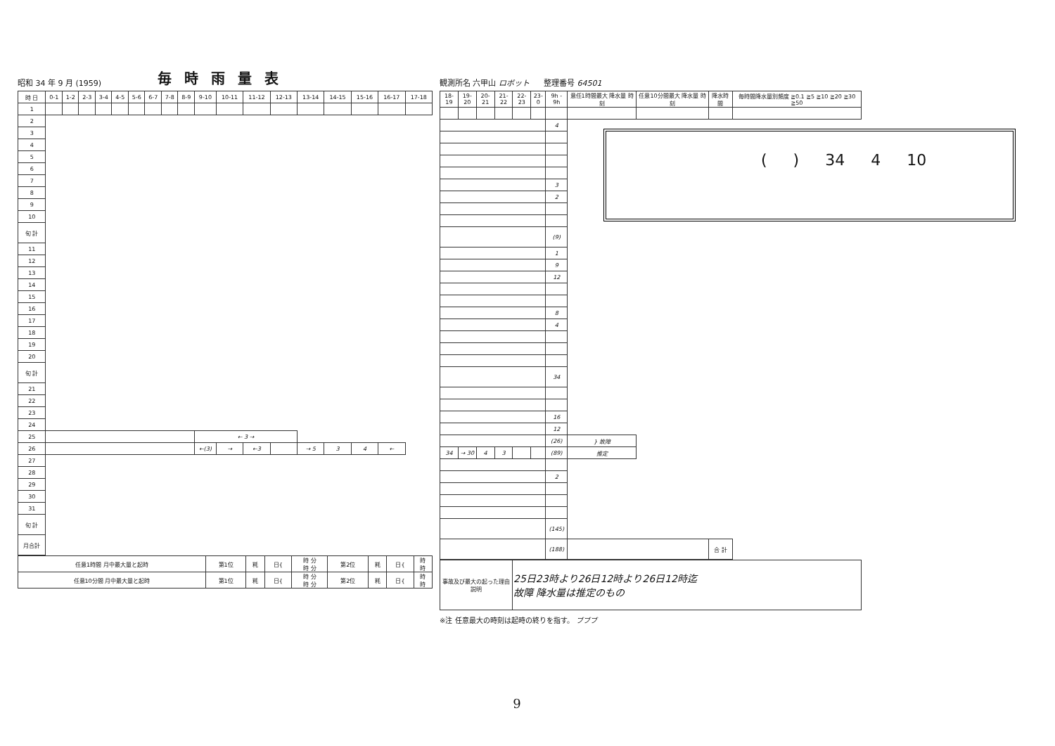昭和 34 年 9 月 (1959) 毎時雨量表
| 時 日 | 0-1 | 1-2 | 2-3 | 3-4 | 4-5 | 5-6 | 6-7 | 7-8 | 8-9 | 9-10 | 10-11 | 11-12 | 12-13 | 13-14 | 14-15 | 15-16 | 16-17 | 17-18 |
| --- | --- | --- | --- | --- | --- | --- | --- | --- | --- | --- | --- | --- | --- | --- | --- | --- | --- | --- |
| 1 | | | | | | | | | | | | | | | | | | |
| 2 | | | | | | | | | | | | | | | | | | |
| 3 | | | | | | | | | | | | | | | | | | |
| 4 | | | | | | | | | | | | | | | | | | |
| 5 | | | | | | | | | | | | | | | | | | |
| 6 | | | | | | | | | | | | | | | | | | |
| 7 | | | | | | | | | | | | | | | | | | |
| 8 | | | | | | | | | | | | | | | | | | |
| 9 | | | | | | | | | | | | | | | | | | |
| 10 | | | | | | | | | | | | | | | | | | |
| 旬 計 | | | | | | | | | | | | | | | | | | |
| 11 | | | | | | | | | | | | | | | | | | |
| 12 | | | | | | | | | | | | | | | | | | |
| 13 | | | | | | | | | | | | | | | | | | |
| 14 | | | | | | | | | | | | | | | | | | |
| 15 | | | | | | | | | | | | | | | | | | |
| 16 | | | | | | | | | | | | | | | | | | |
| 17 | | | | | | | | | | | | | | | | | | |
| 18 | | | | | | | | | | | | | | | | | | |
| 19 | | | | | | | | | | | | | | | | | | |
| 20 | | | | | | | | | | | | | | | | | | |
| 旬 計 | | | | | | | | | | | | | | | | | | |
| 21 | | | | | | | | | | | | | | | | | | |
| 22 | | | | | | | | | | | | | | | | | | |
| 23 | | | | | | | | | | | | | | | | | | |
| 24 | | | | | | | | | | | | | | | | | | |
| 25 | | | | | | | | | | ← 3 → | | | | | | | | |
| 26 | | | | | | | | | | ←(3) | → | ←3 | | → 5 | 3 | 4 | ← | |
| 27 | | | | | | | | | | | | | | | | | | |
| 28 | | | | | | | | | | | | | | | | | | |
| 29 | | | | | | | | | | | | | | | | | | |
| 30 | | | | | | | | | | | | | | | | | | |
| 31 | | | | | | | | | | | | | | | | | | |
| 旬 計 | | | | | | | | | | | | | | | | | | |
| 月合計 | | | | | | | | | | | | | | | | | | |
| 任意1時間 月中最大量と起時 | 第1位 | 粍 | 日{ | 時 分 時 分 | 第2位 | 粍 | 日{ | 時 時 |
| 任意10分間 月中最大量と起時 | 第1位 | 粍 | 日{ | 時 分 時 分 | 第2位 | 粍 | 日{ | 時 時 |
観測所名 六甲山 ロボット 整理番号 64501
| 18-19 | 19-20 | 20-21 | 21-22 | 22-23 | 23-0 | 9h - 9h | 意任1時間最大 降水量 時刻 | 任意10分間最大 降水量 時刻 | 降水時間 | 毎時間降水量別頻度 ≧0.1 ≧5 ≧10 ≧20 ≧30 ≧50 |
| --- | --- | --- | --- | --- | --- | --- | --- | --- | --- | --- |
| | | | | | | 4 | | | | |
| | | | | | | 3 | | | | |
| | | | | | | 2 | | | | |
| | | | | | | (9) | | | | |
| | | | | | | 1 | | | | |
| | | | | | | 9 | | | | |
| | | | | | | 12 | | | | |
| | | | | | | 8 | | | | |
| | | | | | | 4 | | | | |
| | | | | | | 34 | | | | |
| | | | | | | 16 | | | | |
| | | | | | | 12 | | | | |
| | | | | | | (26) | } 故障 | | | |
| 34 | → 30 | 4 | 3 | | | (89) | 推定 | | | |
| | | | | | | 2 | | | | |
| | | | | | | (145) | | | | |
| | | | | | | (188) | | | 合 計 | |
| 事故及び最大の起った理由説明 | 25日23時より26日12時より26日12時迄 故障 降水量は推定のもの |
※注 任意最大の時刻は起時の終りを指す。 ブブブ
( ) 34 4 10
9